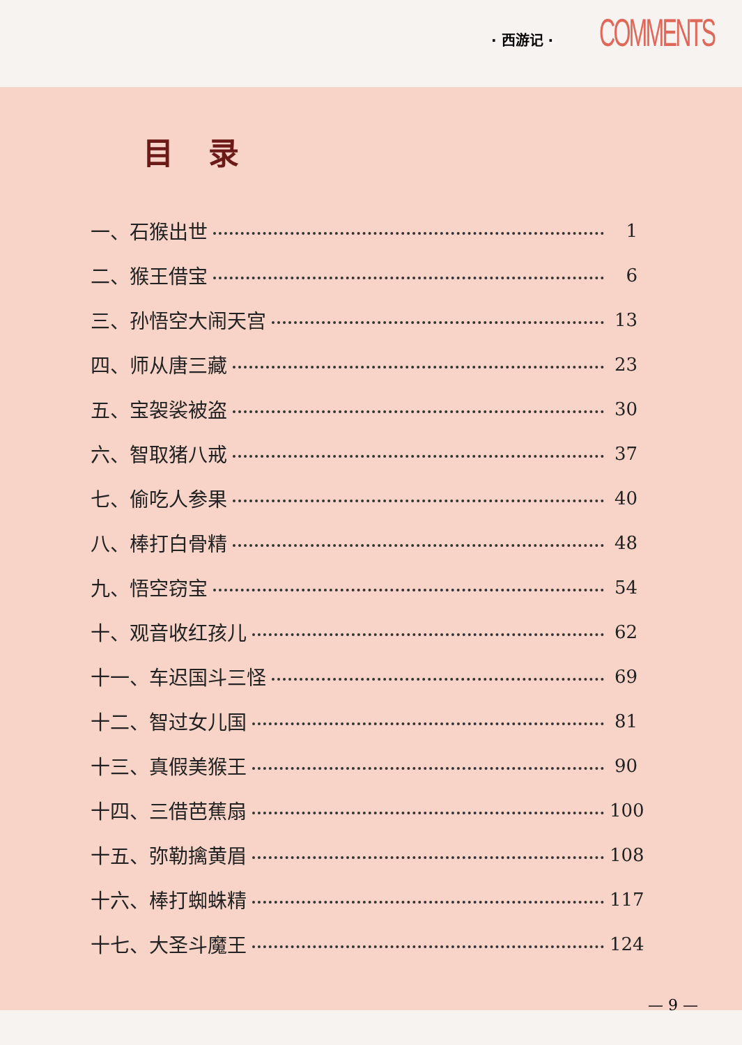· 西游记 · COMMENTS
目录
一、石猴出世 1
二、猴王借宝 6
三、孙悟空大闹天宫 13
四、师从唐三藏 23
五、宝袈裟被盗 30
六、智取猪八戒 37
七、偷吃人参果 40
八、棒打白骨精 48
九、悟空窃宝 54
十、观音收红孩儿 62
十一、车迟国斗三怪 69
十二、智过女儿国 81
十三、真假美猴王 90
十四、三借芭蕉扇 100
十五、弥勒擒黄眉 108
十六、棒打蜘蛛精 117
十七、大圣斗魔王 124
— 9 —